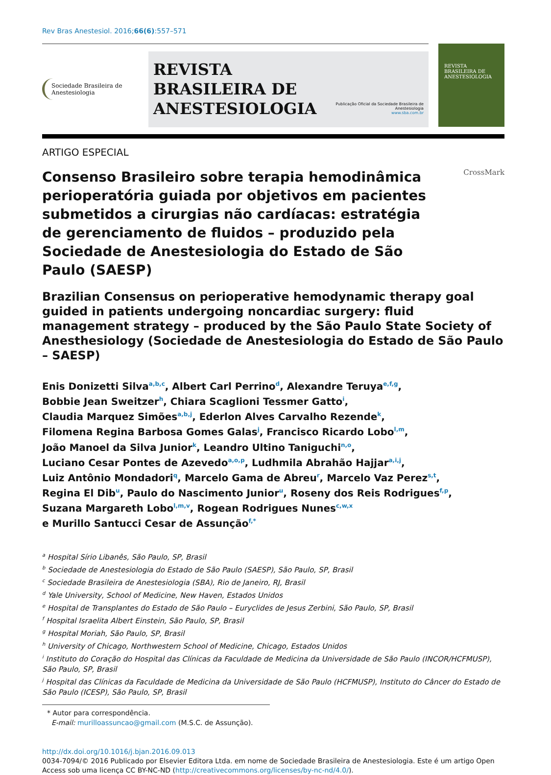Rev Bras Anestesiol. 2016;66(6):557–571
Sociedade Brasileira de Anestesiologia
REVISTA
BRASILEIRA DE
ANESTESIOLOGIA
Publicação Oficial da Sociedade Brasileira de Anestesiologia
www.sba.com.br
REVISTA
BRASILEIRA DE
ANESTESIOLOGIA
ARTIGO ESPECIAL
Consenso Brasileiro sobre terapia hemodinâmica perioperatória guiada por objetivos em pacientes submetidos a cirurgias não cardíacas: estratégia de gerenciamento de fluidos – produzido pela Sociedade de Anestesiologia do Estado de São Paulo (SAESP)
CrossMark
Brazilian Consensus on perioperative hemodynamic therapy goal guided in patients undergoing noncardiac surgery: fluid management strategy – produced by the São Paulo State Society of Anesthesiology (Sociedade de Anestesiologia do Estado de São Paulo – SAESP)
Enis Donizetti Silva<sup>a,b,c</sup>, Albert Carl Perrino<sup>d</sup>, Alexandre Teruya<sup>e,f,g</sup>,
Bobbie Jean Sweitzer<sup>h</sup>, Chiara Scaglioni Tessmer Gatto<sup>i</sup>,
Claudia Marquez Simões<sup>a,b,j</sup>, Ederlon Alves Carvalho Rezende<sup>k</sup>,
Filomena Regina Barbosa Gomes Galas<sup>j</sup>, Francisco Ricardo Lobo<sup>l,m</sup>,
João Manoel da Silva Junior<sup>k</sup>, Leandro Ultino Taniguchi<sup>n,o</sup>,
Luciano Cesar Pontes de Azevedo<sup>a,o,p</sup>, Ludhmila Abrahão Hajjar<sup>a,i,j</sup>,
Luiz Antônio Mondadori<sup>q</sup>, Marcelo Gama de Abreu<sup>r</sup>, Marcelo Vaz Perez<sup>s,t</sup>,
Regina El Dib<sup>u</sup>, Paulo do Nascimento Junior<sup>u</sup>, Roseny dos Reis Rodrigues<sup>f,p</sup>,
Suzana Margareth Lobo<sup>l,m,v</sup>, Rogean Rodrigues Nunes<sup>c,w,x</sup>
e Murillo Santucci Cesar de Assunção<sup>f,*</sup>
<sup>a</sup> Hospital Sírio Libanês, São Paulo, SP, Brasil
<sup>b</sup> Sociedade de Anestesiologia do Estado de São Paulo (SAESP), São Paulo, SP, Brasil
<sup>c</sup> Sociedade Brasileira de Anestesiologia (SBA), Rio de Janeiro, RJ, Brasil
<sup>d</sup> Yale University, School of Medicine, New Haven, Estados Unidos
<sup>e</sup> Hospital de Transplantes do Estado de São Paulo – Euryclides de Jesus Zerbini, São Paulo, SP, Brasil
<sup>f</sup> Hospital Israelita Albert Einstein, São Paulo, SP, Brasil
<sup>g</sup> Hospital Moriah, São Paulo, SP, Brasil
<sup>h</sup> University of Chicago, Northwestern School of Medicine, Chicago, Estados Unidos
<sup>i</sup> Instituto do Coração do Hospital das Clínicas da Faculdade de Medicina da Universidade de São Paulo (INCOR/HCFMUSP), São Paulo, SP, Brasil
<sup>j</sup> Hospital das Clínicas da Faculdade de Medicina da Universidade de São Paulo (HCFMUSP), Instituto do Câncer do Estado de São Paulo (ICESP), São Paulo, SP, Brasil
* Autor para correspondência.
E-mail: murilloassuncao@gmail.com (M.S.C. de Assunção).
http://dx.doi.org/10.1016/j.bjan.2016.09.013
0034-7094/© 2016 Publicado por Elsevier Editora Ltda. em nome de Sociedade Brasileira de Anestesiologia. Este é um artigo Open Access sob uma licença CC BY-NC-ND (http://creativecommons.org/licenses/by-nc-nd/4.0/).